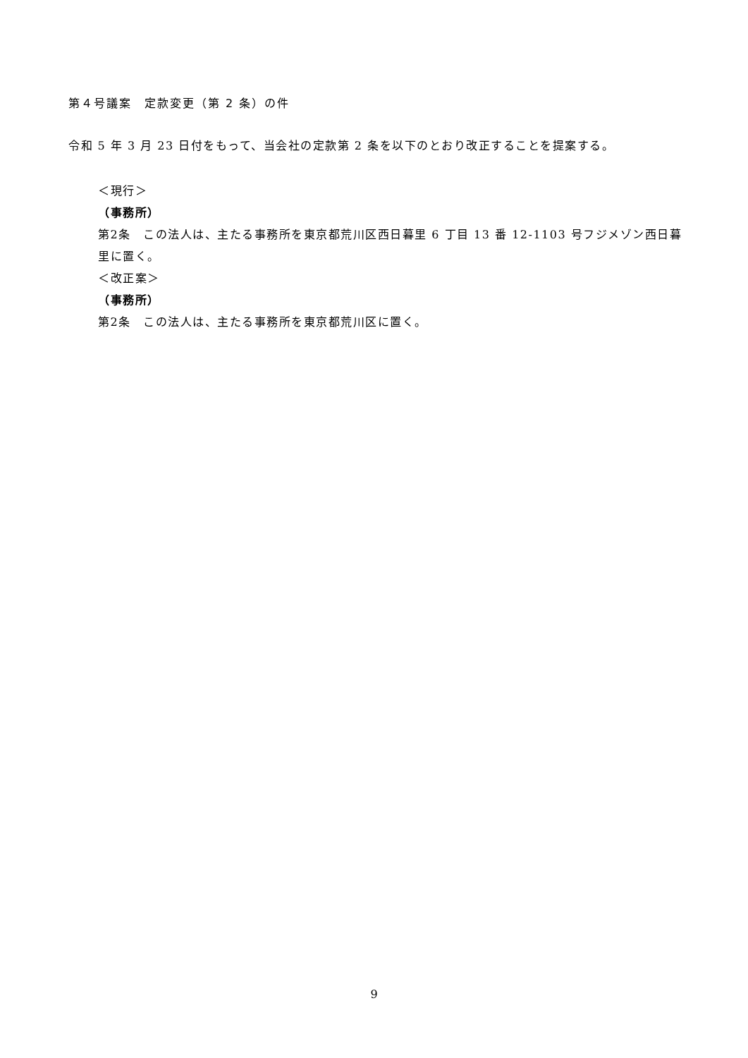第４号議案　定款変更（第 2 条）の件
令和 5 年 3 月 23 日付をもって、当会社の定款第 2 条を以下のとおり改正することを提案する。
＜現行＞
（事務所）
第2条　この法人は、主たる事務所を東京都荒川区西日暮里 6 丁目 13 番 12-1103 号フジメゾン西日暮里に置く。
＜改正案＞
（事務所）
第2条　この法人は、主たる事務所を東京都荒川区に置く。
9